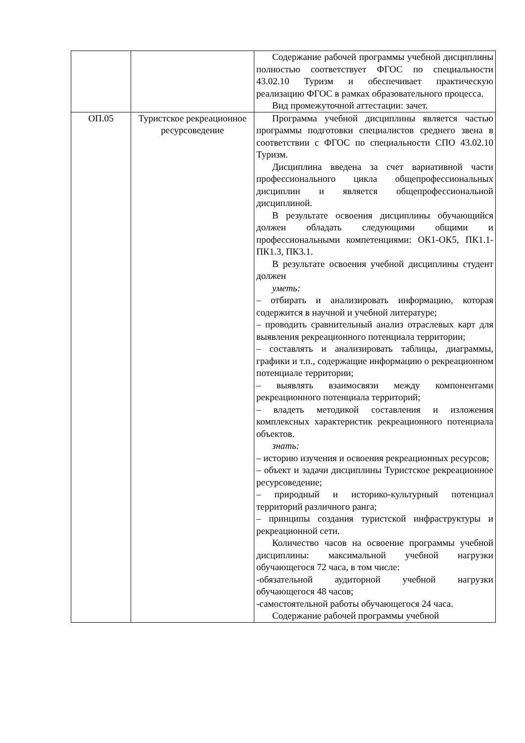| | | Содержание рабочей программы учебной дисциплины полностью соответствует ФГОС по специальности 43.02.10 Туризм и обеспечивает практическую реализацию ФГОС в рамках образовательного процесса. Вид промежуточной аттестации: зачет. |
| ОП.05 | Туристское рекреационное ресурсоведение | Программа учебной дисциплины является частью программы подготовки специалистов среднего звена в соответствии с ФГОС по специальности СПО 43.02.10 Туризм. Дисциплина введена за счет вариативной части профессионального цикла общепрофессиональных дисциплин и является общепрофессиональной дисциплиной. В результате освоения дисциплины обучающийся должен обладать следующими общими и профессиональными компетенциями: ОК1-ОК5, ПК1.1-ПК1.3, ПК3.1. В результате освоения учебной дисциплины студент должен уметь: – отбирать и анализировать информацию, которая содержится в научной и учебной литературе; – проводить сравнительный анализ отраслевых карт для выявления рекреационного потенциала территории; – составлять и анализировать таблицы, диаграммы, графики и т.п., содержащие информацию о рекреационном потенциале территории; – выявлять взаимосвязи между компонентами рекреационного потенциала территорий; – владеть методикой составления и изложения комплексных характеристик рекреационного потенциала объектов. знать: – историю изучения и освоения рекреационных ресурсов; – объект и задачи дисциплины Туристское рекреационное ресурсоведение; – природный и историко-культурный потенциал территорий различного ранга; – принципы создания туристской инфраструктуры и рекреационной сети. Количество часов на освоение программы учебной дисциплины: максимальной учебной нагрузки обучающегося 72 часа, в том числе: -обязательной аудиторной учебной нагрузки обучающегося 48 часов; -самостоятельной работы обучающегося 24 часа. Содержание рабочей программы учебной |